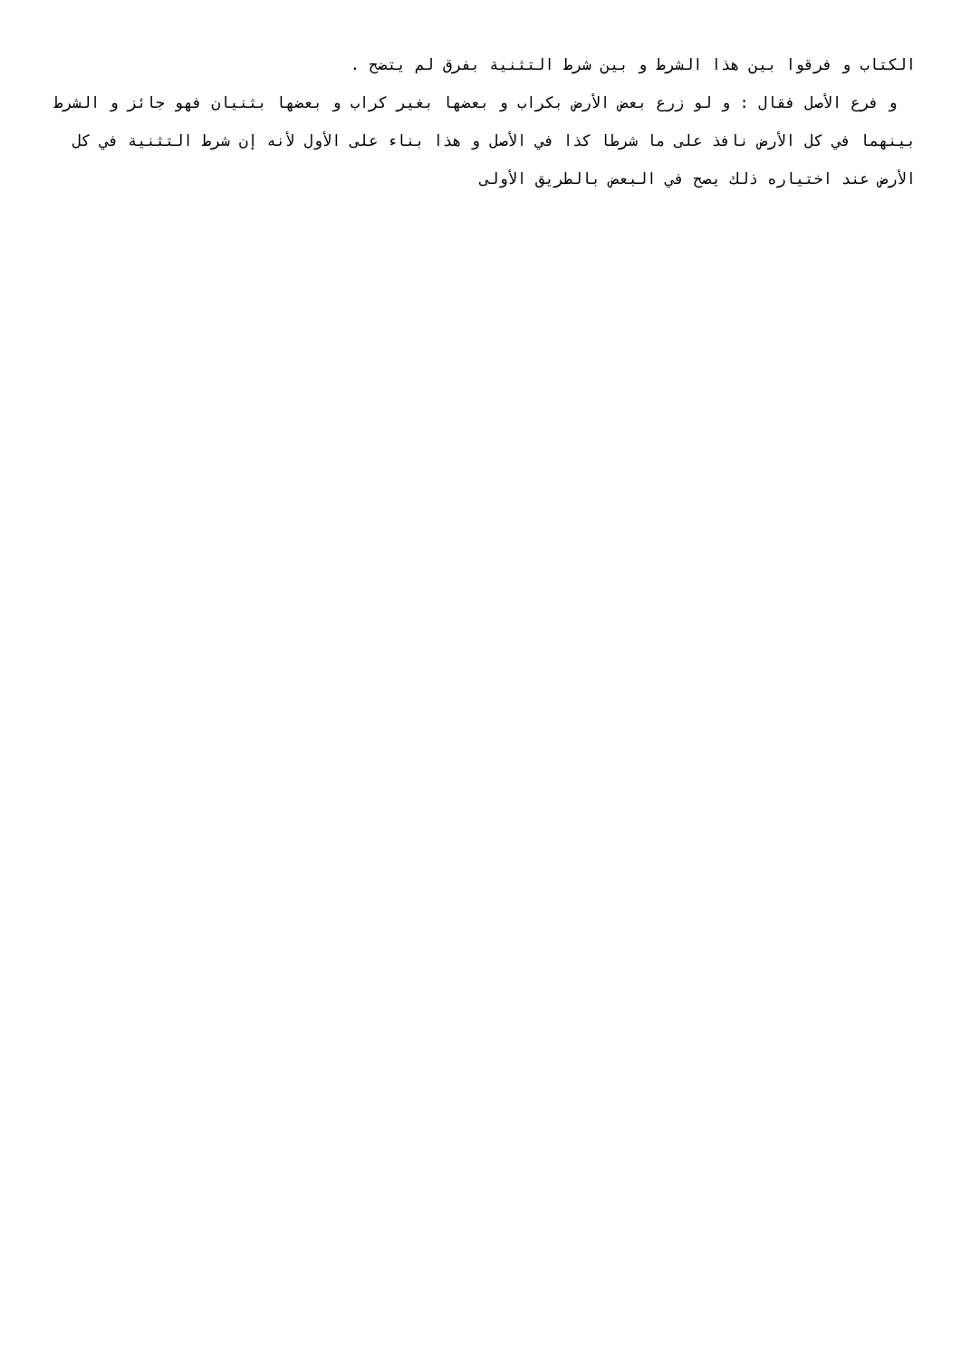الكتاب و فرقوا بين هذا الشرط و بين شرط التثنية بفرق لم يتضح .
و فرع الأصل فقال : و لو زرع بعض الأرض بكراب و بعضها بغير كراب و بعضها بثنيان فهو جائز و الشرط بينهما في كل الأرض نافذ على ما شرطا كذا في الأصل و هذا بناء على الأول لأنه إن شرط التثنية في كل الأرض عند اختياره ذلك يصح في البعض بالطريق الأولى